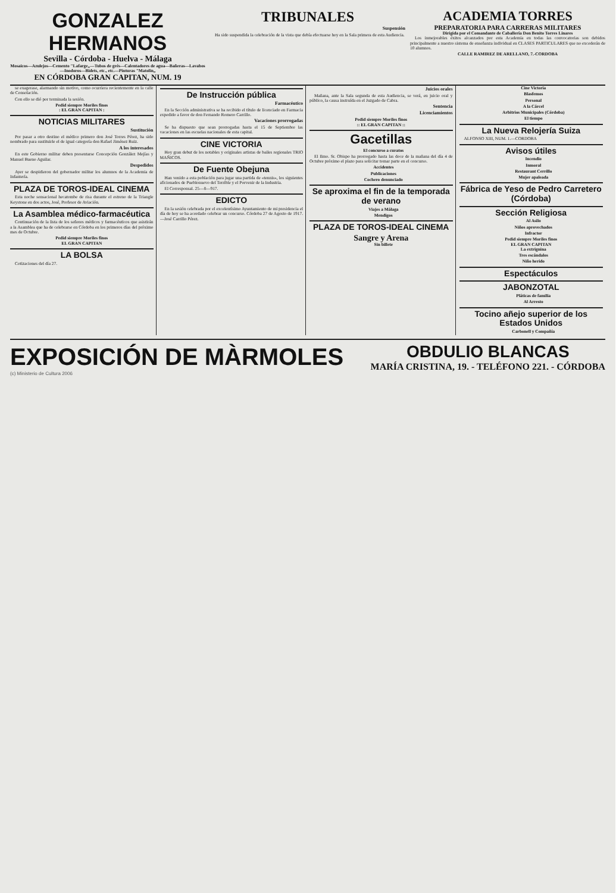GONZALEZ HERMANOS
Sevilla - Córdoba - Huelva - Málaga
Mosaicos—Azulejos—Cemento "Lafarge„—Tubos de grés—Calentadores de agua—Bañeras—Lavabos—Inodoros—Bidets, etc., etc.—Pinturas "Matolin„
EN CÓRDOBA GRAN CAPITAN, NUM. 19
TRIBUNALES
Suspensión
Ha sido suspendida la celebración de la vista que debía efectuarse hoy en la Sala primera de esta Audiencia.
ACADEMIA TORRES
PREPARATORIA PARA CARRERAS MILITARES
Dirigida por el Comandante de Caballería Don Benito Torres Linares
Los inmejorables éxitos alcanzados por esta Academia en todas las convocatorias son debidos principalmente a nuestro sistema de enseñanza individual en CLASES PARTICULARES que no excederán de 10 alumnos.
CALLE RAMIREZ DE ARELLANO, 7.-CORDOBA
se exagerase, alarmando sin motivo, como ocurriera recientemente en la calle de Consolación.
Con ello se dió por terminada la sesión.
Pedid siempre Moriles finos
: EL GRAN CAPITAN :
NOTICIAS MILITARES
Sustitución
Por pasar a otro destino el médico primero don José Torres Pérez, ha sido nombrado para sustituirle el de igual categoría don Rafael Jiménez Ruiz.
A los interesados
En este Gobierno militar deben presentarse Concepción González Mejías y Manuel Bueno Aguilar.
Despedidos
Ayer se despidieron del gobernador militar los alumnos de la Academia de Infantería.
PLAZA DE TOROS-IDEAL CINEMA
Esta noche sensacional hecatombe de risa durante el estreno de la Triangle Keystone en dos actos, José, Profesor de Aviación.
La Asamblea médico-farmacéutica
Continuación de la lista de los señores médicos y farmacéuticos que asistirán a la Asamblea que ha de celebrarse en Córdoba en los primeros días del próximo mes de Octubre.
Pedid siempre Moriles finos
EL GRAN CAPITAN
LA BOLSA
Cotizaciones del día 27.
De Instrucción pública
Farmacéutico
En la Sección administrativa se ha recibido el título de licenciado en Farmacia expedido a favor de don Fernando Romero Carrillo.
Vacaciones prorrogadas
Se ha dispuesto que sean prorrogadas hasta el 15 de Septiembre las vacaciones en las escuelas nacionales de esta capital.
CINE VICTORIA
Hoy gran debut de los notables y originales artistas de bailes regionales TRIO MAÑICOS.
De Fuente Obejuna
Han venido a esta población para jugar una partida de «tennis», los siguientes aficionados de Pueblonuevo del Terrible y el Porvenir de la Industria.
El Corresponsal. 25—8—917.
EDICTO
En la sesión celebrada por el excelentísimo Ayuntamiento de mi presidencia el día de hoy se ha acordado celebrar un concurso. Córdoba 27 de Agosto de 1917.—José Carrillo Pérez.
Juicios orales
Mañana, ante la Sala segunda de esta Audiencia, se verá, en juicio oral y público, la causa instruída en el Juzgado de Cabra.
Sentencia
Licenciamientos
Pedid siempre Moriles finos
:: EL GRAN CAPITAN ::
Gacetillas
El concurso a curatos
El Ilmo. Sr. Obispo ha prorrogado hasta las doce de la mañana del día 4 de Octubre próximo el plazo para solicitar tomar parte en el concurso.
Accidentes
Publicaciones
Cochero denunciado
Se aproxima el fin de la temporada de verano
Viajes a Málaga
Mendigos
PLAZA DE TOROS-IDEAL CINEMA
Sangre y Arena
Sin billete
Cine Victoria
Blasfemos
Personal
A la Cárcel
Arbitrios Municipales (Córdoba)
El tiempo
La Nueva Relojería Suiza
ALFONSO XIII, NUM. 1.—CORDOBA
Avisos útiles
Incendio
Inmoral
Restaurant Cerrillo
Mujer apaleada
Fábrica de Yeso de Pedro Carretero (Córdoba)
Sección Religiosa
Al Asilo
Niños aprovechados
Infractor
Pedid siempre Moriles finos
EL GRAN CAPITAN
La extrignina
Tres escándalos
Niño herido
Espectáculos
JABONZOTAL
Pláticas de familia
Al Arresto
Tocino añejo superior de los Estados Unidos
Carbonell y Compañía
EXPOSICIÓN DE MÀRMOLES
OBDULIO BLANCAS
MARÍA CRISTINA, 19. - TELÉFONO 221. - CÓRDOBA
(c) Ministerio de Cultura 2006